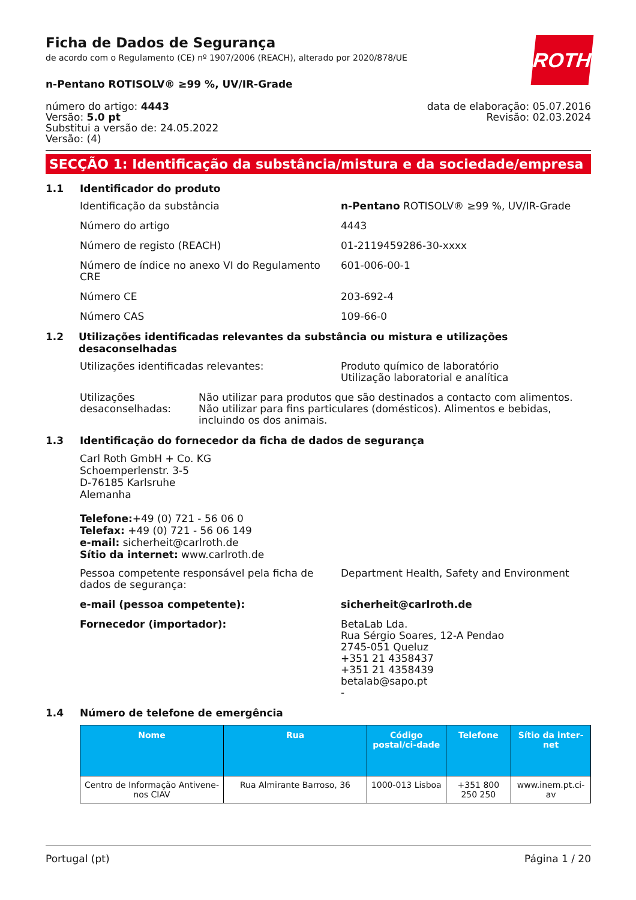ROTH
Ficha de Dados de Segurança
de acordo com o Regulamento (CE) nº 1907/2006 (REACH), alterado por 2020/878/UE
n-Pentano ROTISOLV® ≥99 %, UV/IR-Grade
número do artigo: 4443
Versão: 5.0 pt
Substitui a versão de: 24.05.2022
Versão: (4)
data de elaboração: 05.07.2016
Revisão: 02.03.2024
SECÇÃO 1: Identificação da substância/mistura e da sociedade/empresa
1.1 Identificador do produto
Identificação da substância n-Pentano ROTISOLV® ≥99 %, UV/IR-Grade
Número do artigo 4443
Número de registo (REACH) 01-2119459286-30-xxxx
Número de índice no anexo VI do Regulamento CRE
601-006-00-1
Número CE 203-692-4
Número CAS 109-66-0
1.2 Utilizações identificadas relevantes da substância ou mistura e utilizações desaconselhadas
Utilizações identificadas relevantes: Produto químico de laboratório
Utilização laboratorial e analítica
Utilizações desaconselhadas: Não utilizar para produtos que são destinados a contacto com alimentos. Não utilizar para fins particulares (domésticos). Alimentos e bebidas, incluindo os dos animais.
1.3 Identificação do fornecedor da ficha de dados de segurança
Carl Roth GmbH + Co. KG
Schoemperlenstr. 3-5
D-76185 Karlsruhe
Alemanha
Telefone:+49 (0) 721 - 56 06 0
Telefax: +49 (0) 721 - 56 06 149
e-mail: sicherheit@carlroth.de
Sítio da internet: www.carlroth.de
Pessoa competente responsável pela ficha de dados de segurança:
Department Health, Safety and Environment
e-mail (pessoa competente): sicherheit@carlroth.de
Fornecedor (importador): BetaLab Lda.
Rua Sérgio Soares, 12-A Pendao
2745-051 Queluz
+351 21 4358437
+351 21 4358439
betalab@sapo.pt
-
1.4 Número de telefone de emergência
| Nome | Rua | Código postal/ci-dade | Telefone | Sítio da inter-net |
| --- | --- | --- | --- | --- |
| Centro de Informação Antivene-nos CIAV | Rua Almirante Barroso, 36 | 1000-013 Lisboa | +351 800 250 250 | www.inem.pt.ci-av |
Portugal (pt) Página 1 / 20